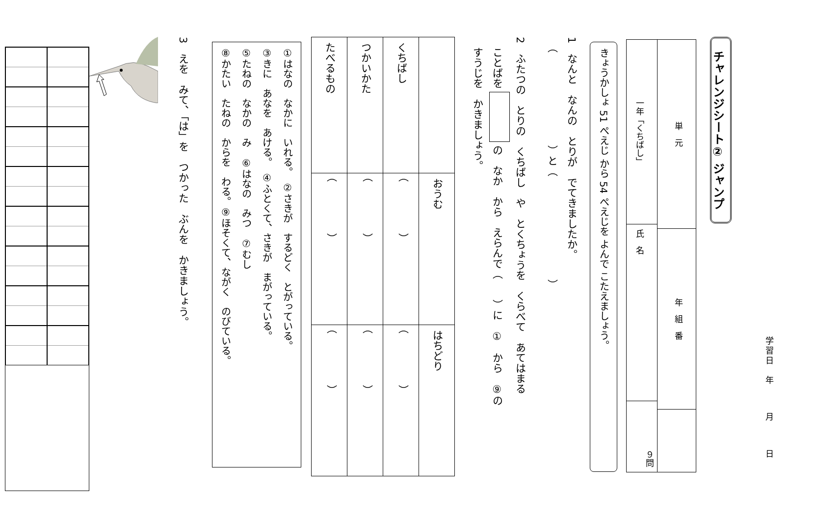学習日　年月日
チャレンジシート② ジャンプ
単　元
年　組　番
一年「くちばし」
氏　名
９問
きょうかしょ 51 ぺえじ から 54 ぺえじを よんで こたえましょう。
1　なんと　なんの　とりが　でてきましたか。
　（　　　　　　　　　）と（　　　　　　　　　　）
2　ふたつの　とりの　くちばし　や　とくちょうを　くらべて　あてはまる
　ことばを の　なか　から　えらんで（　　）に　①　から　⑨の
　すうじを　かきましょう。
| | おうむ | はちどり |
| くちばし | （ ） | （ ） |
| つかいかた | （ ） | （ ） |
| たべるもの | （ ） | （ ） |
①はなの　なかに　いれる。　②さきが　するどく　とがっている。
③きに　あなを　あける。　④ふとくて、さきが　まがっている。
⑤たねの　なかの　み　⑥はなの　みつ　⑦むし
⑧かたい　たねの　からを　わる。⑨ほそくて、ながく　のびている。
3　えを　みて、「は」を　つかった　ぶんを　かきましょう。